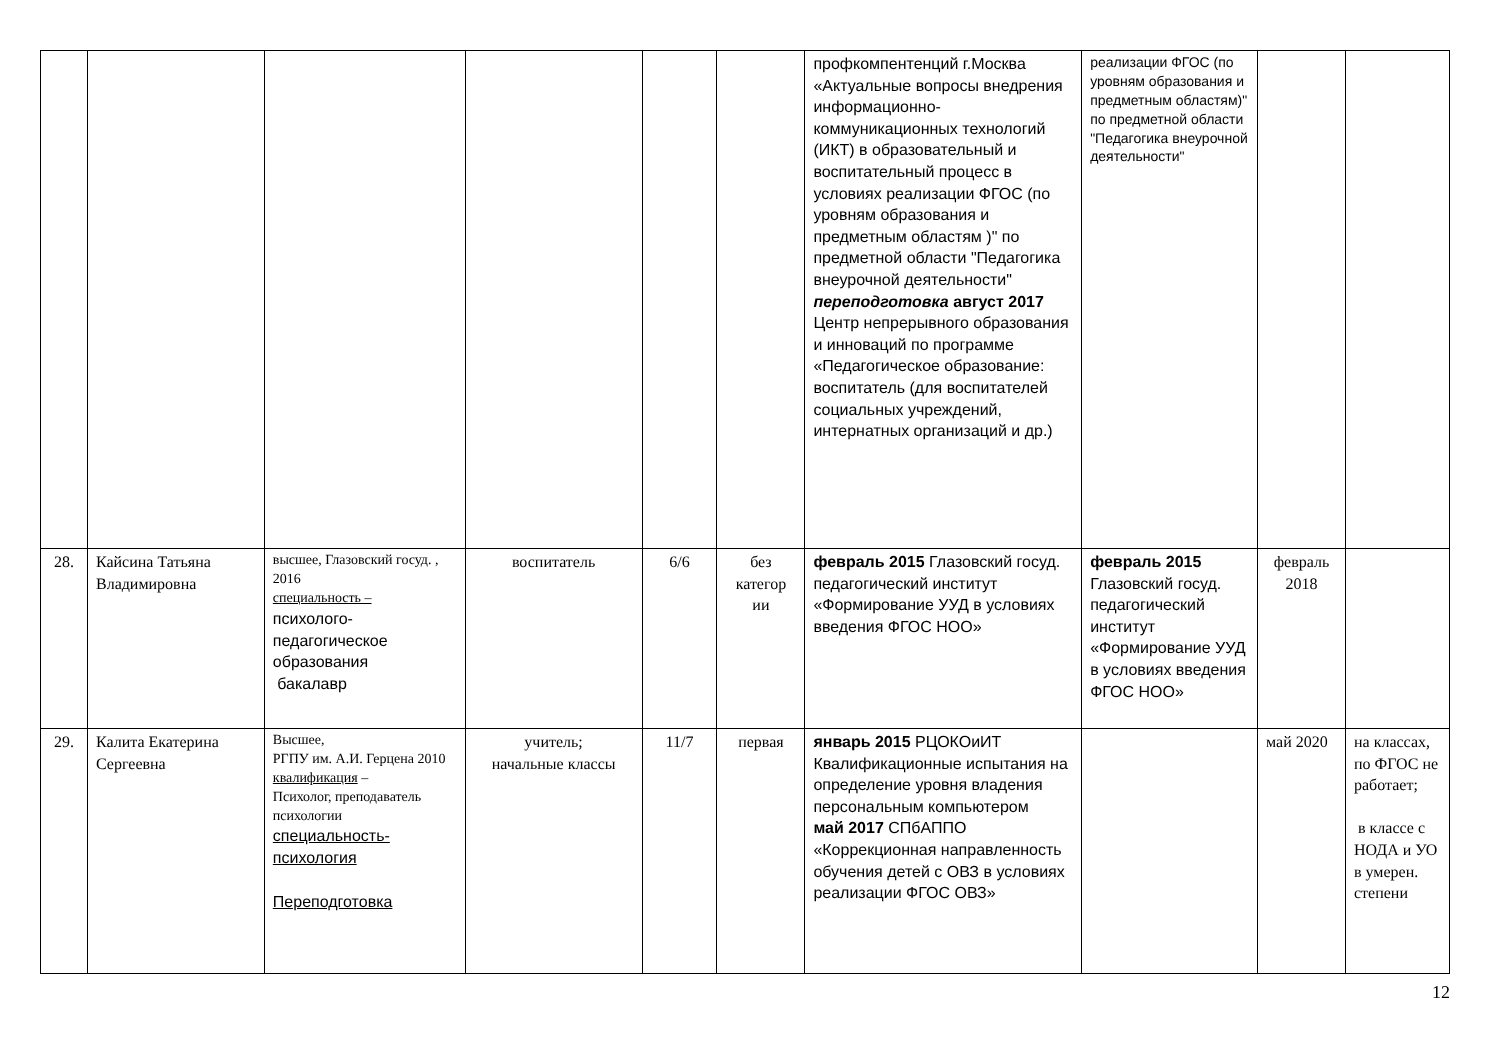| | | | | | | профкомпентенций г.Москва «Актуальные вопросы внедрения информационно-коммуникационных технологий (ИКТ) в образовательный и воспитательный процесс в условиях реализации ФГОС (по уровням образования и предметным областям )" по предметной области "Педагогика внеурочной деятельности" переподготовка август 2017 Центр непрерывного образования и инноваций по программе «Педагогическое образование: воспитатель (для воспитателей социальных учреждений, интернатных организаций и др.) | реализации ФГОС (по уровням образования и предметным областям)" по предметной области "Педагогика внеурочной деятельности" | | |
| 28. | Кайсина Татьяна Владимировна | высшее, Глазовский госуд. , 2016 специальность – психолого-педагогическое образования бакалавр | воспитатель | 6/6 | без категор ии | февраль 2015 Глазовский госуд. педагогический институт «Формирование УУД в условиях введения ФГОС НОО» | февраль 2015 Глазовский госуд. педагогический институт «Формирование УУД в условиях введения ФГОС НОО» | февраль 2018 | |
| 29. | Калита Екатерина Сергеевна | Высшее, РГПУ им. А.И. Герцена 2010 квалификация – Психолог, преподаватель психологии специальность-психология Переподготовка | учитель; начальные классы | 11/7 | первая | январь 2015 РЦОКОиИТ Квалификационные испытания на определение уровня владения персональным компьютером май 2017 СПбАППО «Коррекционная направленность обучения детей с ОВЗ в условиях реализации ФГОС ОВЗ» | | май 2020 | на классах, по ФГОС не работает; в классе с НОДА и УО в умерен. степени |
12